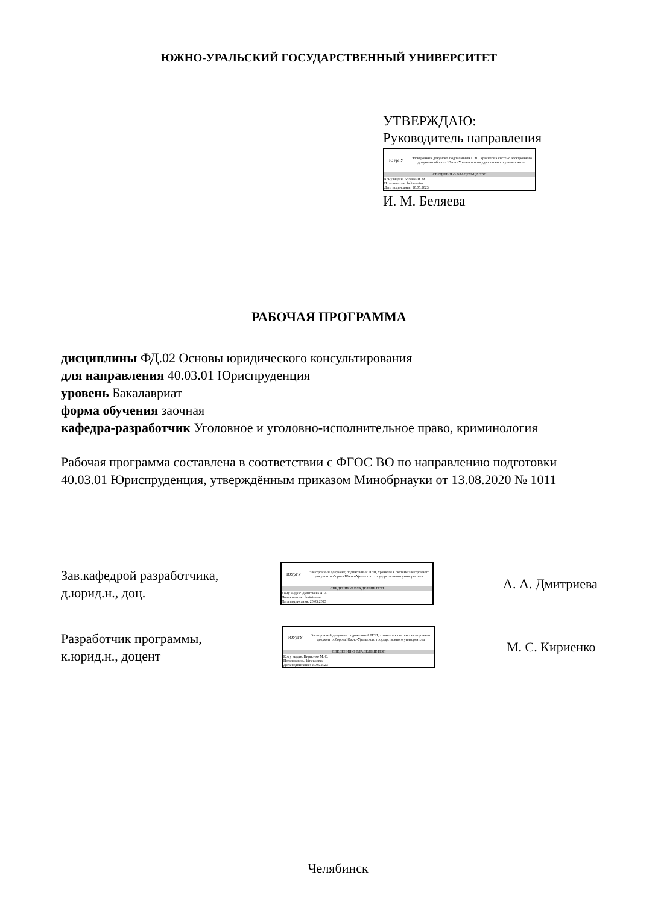ЮЖНО-УРАЛЬСКИЙ ГОСУДАРСТВЕННЫЙ УНИВЕРСИТЕТ
УТВЕРЖДАЮ:
Руководитель направления
ЮУрГУ
Электронный документ, подписанный ПЭП, хранится в системе электронного документооборота Южно-Уральского государственного университета
СВЕДЕНИЯ О ВЛАДЕЛЬЦЕ ПЭП
Кому выдан: Беляева И. М.
Пользователь: beliaevaim
Дата подписания: 20.05.2023
И. М. Беляева
РАБОЧАЯ ПРОГРАММА
дисциплины ФД.02 Основы юридического консультирования
для направления 40.03.01 Юриспруденция
уровень Бакалавриат
форма обучения заочная
кафедра-разработчик Уголовное и уголовно-исполнительное право, криминология
Рабочая программа составлена в соответствии с ФГОС ВО по направлению подготовки 40.03.01 Юриспруденция, утверждённым приказом Минобрнауки от 13.08.2020 № 1011
Зав.кафедрой разработчика,
д.юрид.н., доц.
ЮУрГУ
Электронный документ, подписанный ПЭП, хранится в системе электронного документооборота Южно-Уральского государственного университета
СВЕДЕНИЯ О ВЛАДЕЛЬЦЕ ПЭП
Кому выдан: Дмитриева А. А.
Пользователь: dmitrievaaa
Дата подписания: 20.05.2023
А. А. Дмитриева
Разработчик программы,
к.юрид.н., доцент
ЮУрГУ
Электронный документ, подписанный ПЭП, хранится в системе электронного документооборота Южно-Уральского государственного университета
СВЕДЕНИЯ О ВЛАДЕЛЬЦЕ ПЭП
Кому выдан: Кириенко М. С.
Пользователь: kirienkoms
Дата подписания: 20.05.2023
М. С. Кириенко
Челябинск